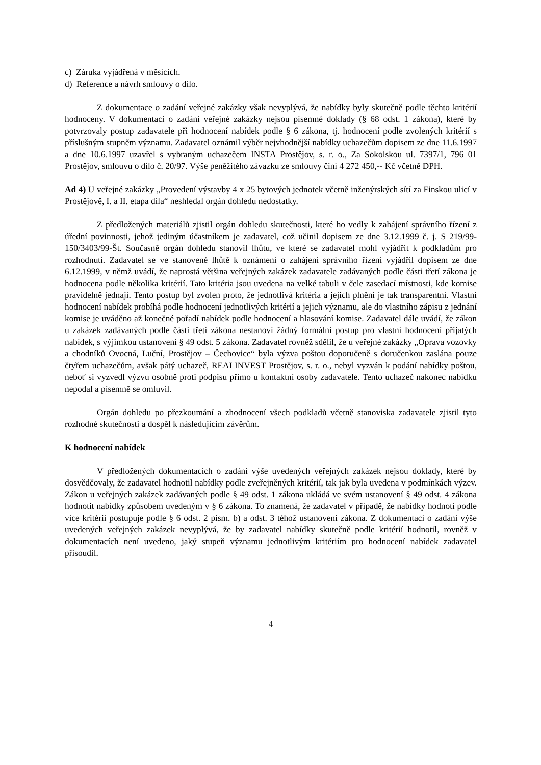c) Záruka vyjádřená v měsících.
d) Reference a návrh smlouvy o dílo.
Z dokumentace o zadání veřejné zakázky však nevyplývá, že nabídky byly skutečně podle těchto kritérií hodnoceny. V dokumentaci o zadání veřejné zakázky nejsou písemné doklady (§ 68 odst. 1 zákona), které by potvrzovaly postup zadavatele při hodnocení nabídek podle § 6 zákona, tj. hodnocení podle zvolených kritérií s příslušným stupněm významu. Zadavatel oznámil výběr nejvhodnější nabídky uchazečům dopisem ze dne 11.6.1997 a dne 10.6.1997 uzavřel s vybraným uchazečem INSTA Prostějov, s. r. o., Za Sokolskou ul. 7397/1, 796 01 Prostějov, smlouvu o dílo č. 20/97. Výše peněžitého závazku ze smlouvy činí 4 272 450,-- Kč včetně DPH.
Ad 4) U veřejné zakázky „Provedení výstavby 4 x 25 bytových jednotek včetně inženýrských sítí za Finskou ulicí v Prostějově, I. a II. etapa díla“ neshledal orgán dohledu nedostatky.
Z předložených materiálů zjistil orgán dohledu skutečnosti, které ho vedly k zahájení správního řízení z úřední povinnosti, jehož jediným účastníkem je zadavatel, což učinil dopisem ze dne 3.12.1999 č. j. S 219/99-150/3403/99-Št. Současně orgán dohledu stanovil lhůtu, ve které se zadavatel mohl vyjádřit k podkladům pro rozhodnutí. Zadavatel se ve stanovené lhůtě k oznámení o zahájení správního řízení vyjádřil dopisem ze dne 6.12.1999, v němž uvádí, že naprostá většina veřejných zakázek zadavatele zadávaných podle části třetí zákona je hodnocena podle několika kritérií. Tato kritéria jsou uvedena na velké tabuli v čele zasedací místnosti, kde komise pravidelně jednají. Tento postup byl zvolen proto, že jednotlivá kritéria a jejich plnění je tak transparentní. Vlastní hodnocení nabídek probíhá podle hodnocení jednotlivých kritérií a jejich významu, ale do vlastního zápisu z jednání komise je uváděno až konečné pořadí nabídek podle hodnocení a hlasování komise. Zadavatel dále uvádí, že zákon u zakázek zadávaných podle části třetí zákona nestanoví žádný formální postup pro vlastní hodnocení přijatých nabídek, s výjimkou ustanovení § 49 odst. 5 zákona. Zadavatel rovněž sdělil, že u veřejné zakázky „Oprava vozovky a chodníků Ovocná, Luční, Prostějov – Čechovice“ byla výzva poštou doporučeně s doručenkou zaslána pouze čtyřem uchazečům, avšak pátý uchazeč, REALINVEST Prostějov, s. r. o., nebyl vyzván k podání nabídky poštou, neboť si vyzvedl výzvu osobně proti podpisu přímo u kontaktní osoby zadavatele. Tento uchazeč nakonec nabídku nepodal a písemně se omluvil.
Orgán dohledu po přezkoumání a zhodnocení všech podkladů včetně stanoviska zadavatele zjistil tyto rozhodné skutečnosti a dospěl k následujícím závěrům.
K hodnocení nabídek
V předložených dokumentacích o zadání výše uvedených veřejných zakázek nejsou doklady, které by dosvědčovaly, že zadavatel hodnotil nabídky podle zveřejněných kritérií, tak jak byla uvedena v podmínkách výzev. Zákon u veřejných zakázek zadávaných podle § 49 odst. 1 zákona ukládá ve svém ustanovení § 49 odst. 4 zákona hodnotit nabídky způsobem uvedeným v § 6 zákona. To znamená, že zadavatel v případě, že nabídky hodnotí podle více kritérií postupuje podle § 6 odst. 2 písm. b) a odst. 3 téhož ustanovení zákona. Z dokumentací o zadání výše uvedených veřejných zakázek nevyplývá, že by zadavatel nabídky skutečně podle kritérií hodnotil, rovněž v dokumentacích není uvedeno, jaký stupeň významu jednotlivým kritériím pro hodnocení nabídek zadavatel přisoudil.
4